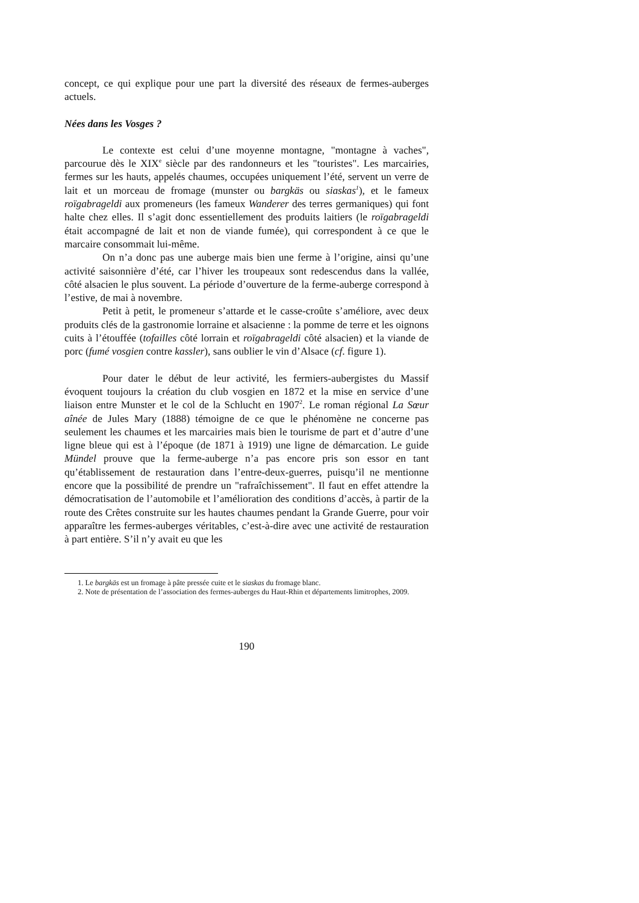concept, ce qui explique pour une part la diversité des réseaux de fermes-auberges actuels.
Nées dans les Vosges ?
Le contexte est celui d’une moyenne montagne, "montagne à vaches", parcourue dès le XIX<sup>e</sup> siècle par des randonneurs et les "touristes". Les marcairies, fermes sur les hauts, appelés chaumes, occupées uniquement l’été, servent un verre de lait et un morceau de fromage (munster ou bargkäs ou siaskas<sup>1</sup>), et le fameux roïgabrageldi aux promeneurs (les fameux Wanderer des terres germaniques) qui font halte chez elles. Il s’agit donc essentiellement des produits laitiers (le roïgabrageldi était accompagné de lait et non de viande fumée), qui correspondent à ce que le marcaire consommait lui-même.
On n’a donc pas une auberge mais bien une ferme à l’origine, ainsi qu’une activité saisonnière d’été, car l’hiver les troupeaux sont redescendus dans la vallée, côté alsacien le plus souvent. La période d’ouverture de la ferme-auberge correspond à l’estive, de mai à novembre.
Petit à petit, le promeneur s’attarde et le casse-croûte s’améliore, avec deux produits clés de la gastronomie lorraine et alsacienne : la pomme de terre et les oignons cuits à l’étouffée (tofailles côté lorrain et roïgabrageldi côté alsacien) et la viande de porc (fumé vosgien contre kassler), sans oublier le vin d’Alsace (cf. figure 1).
Pour dater le début de leur activité, les fermiers-aubergistes du Massif évoquent toujours la création du club vosgien en 1872 et la mise en service d’une liaison entre Munster et le col de la Schlucht en 1907<sup>2</sup>. Le roman régional La Sœur aînée de Jules Mary (1888) témoigne de ce que le phénomène ne concerne pas seulement les chaumes et les marcairies mais bien le tourisme de part et d’autre d’une ligne bleue qui est à l’époque (de 1871 à 1919) une ligne de démarcation. Le guide Mündel prouve que la ferme-auberge n’a pas encore pris son essor en tant qu’établissement de restauration dans l’entre-deux-guerres, puisqu’il ne mentionne encore que la possibilité de prendre un "rafraîchissement". Il faut en effet attendre la démocratisation de l’automobile et l’amélioration des conditions d’accès, à partir de la route des Crêtes construite sur les hautes chaumes pendant la Grande Guerre, pour voir apparaître les fermes-auberges véritables, c’est-à-dire avec une activité de restauration à part entière. S’il n’y avait eu que les
1. Le bargkäs est un fromage à pâte pressée cuite et le siaskas du fromage blanc.
2. Note de présentation de l’association des fermes-auberges du Haut-Rhin et départements limitrophes, 2009.
190